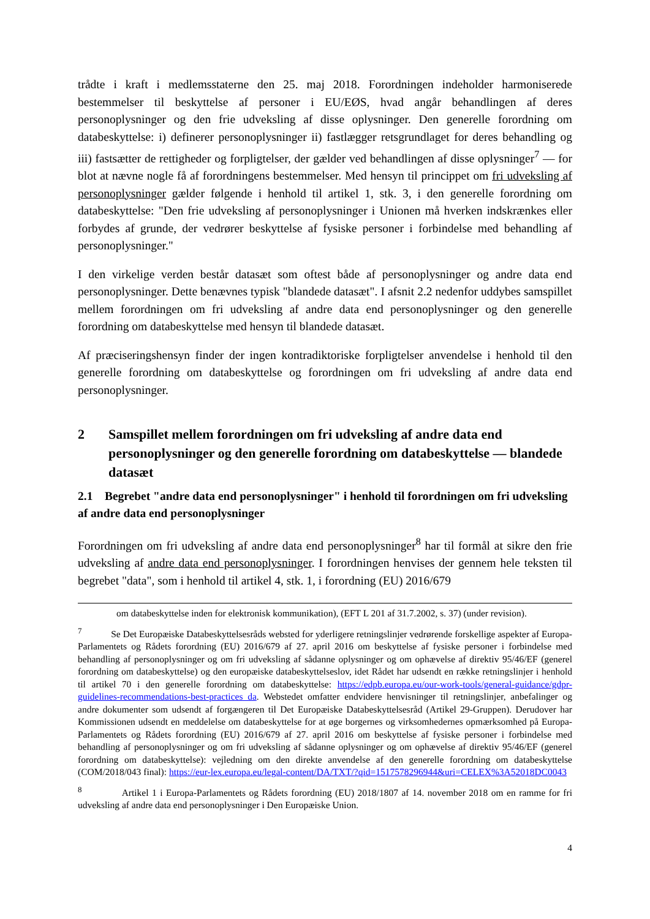trådte i kraft i medlemsstaterne den 25. maj 2018. Forordningen indeholder harmoniserede bestemmelser til beskyttelse af personer i EU/EØS, hvad angår behandlingen af deres personoplysninger og den frie udveksling af disse oplysninger. Den generelle forordning om databeskyttelse: i) definerer personoplysninger ii) fastlægger retsgrundlaget for deres behandling og iii) fastsætter de rettigheder og forpligtelser, der gælder ved behandlingen af disse oplysninger<sup>7</sup> — for blot at nævne nogle få af forordningens bestemmelser. Med hensyn til princippet om fri udveksling af personoplysninger gælder følgende i henhold til artikel 1, stk. 3, i den generelle forordning om databeskyttelse: "Den frie udveksling af personoplysninger i Unionen må hverken indskrænkes eller forbydes af grunde, der vedrører beskyttelse af fysiske personer i forbindelse med behandling af personoplysninger."
I den virkelige verden består datasæt som oftest både af personoplysninger og andre data end personoplysninger. Dette benævnes typisk "blandede datasæt". I afsnit 2.2 nedenfor uddybes samspillet mellem forordningen om fri udveksling af andre data end personoplysninger og den generelle forordning om databeskyttelse med hensyn til blandede datasæt.
Af præciseringshensyn finder der ingen kontradiktoriske forpligtelser anvendelse i henhold til den generelle forordning om databeskyttelse og forordningen om fri udveksling af andre data end personoplysninger.
2 Samspillet mellem forordningen om fri udveksling af andre data end personoplysninger og den generelle forordning om databeskyttelse — blandede datasæt
2.1 Begrebet "andre data end personoplysninger" i henhold til forordningen om fri udveksling af andre data end personoplysninger
Forordningen om fri udveksling af andre data end personoplysninger<sup>8</sup> har til formål at sikre den frie udveksling af andre data end personoplysninger. I forordningen henvises der gennem hele teksten til begrebet "data", som i henhold til artikel 4, stk. 1, i forordning (EU) 2016/679
om databeskyttelse inden for elektronisk kommunikation), (EFT L 201 af 31.7.2002, s. 37) (under revision).
<sup>7</sup> Se Det Europæiske Databeskyttelsesråds websted for yderligere retningslinjer vedrørende forskellige aspekter af Europa-Parlamentets og Rådets forordning (EU) 2016/679 af 27. april 2016 om beskyttelse af fysiske personer i forbindelse med behandling af personoplysninger og om fri udveksling af sådanne oplysninger og om ophævelse af direktiv 95/46/EF (generel forordning om databeskyttelse) og den europæiske databeskyttelseslov, idet Rådet har udsendt en række retningslinjer i henhold til artikel 70 i den generelle forordning om databeskyttelse: https://edpb.europa.eu/our-work-tools/general-guidance/gdpr-guidelines-recommendations-best-practices_da. Webstedet omfatter endvidere henvisninger til retningslinjer, anbefalinger og andre dokumenter som udsendt af forgængeren til Det Europæiske Databeskyttelsesråd (Artikel 29-Gruppen). Derudover har Kommissionen udsendt en meddelelse om databeskyttelse for at øge borgernes og virksomhedernes opmærksomhed på Europa-Parlamentets og Rådets forordning (EU) 2016/679 af 27. april 2016 om beskyttelse af fysiske personer i forbindelse med behandling af personoplysninger og om fri udveksling af sådanne oplysninger og om ophævelse af direktiv 95/46/EF (generel forordning om databeskyttelse): vejledning om den direkte anvendelse af den generelle forordning om databeskyttelse (COM/2018/043 final): https://eur-lex.europa.eu/legal-content/DA/TXT/?qid=1517578296944&uri=CELEX%3A52018DC0043
<sup>8</sup> Artikel 1 i Europa-Parlamentets og Rådets forordning (EU) 2018/1807 af 14. november 2018 om en ramme for fri udveksling af andre data end personoplysninger i Den Europæiske Union.
4